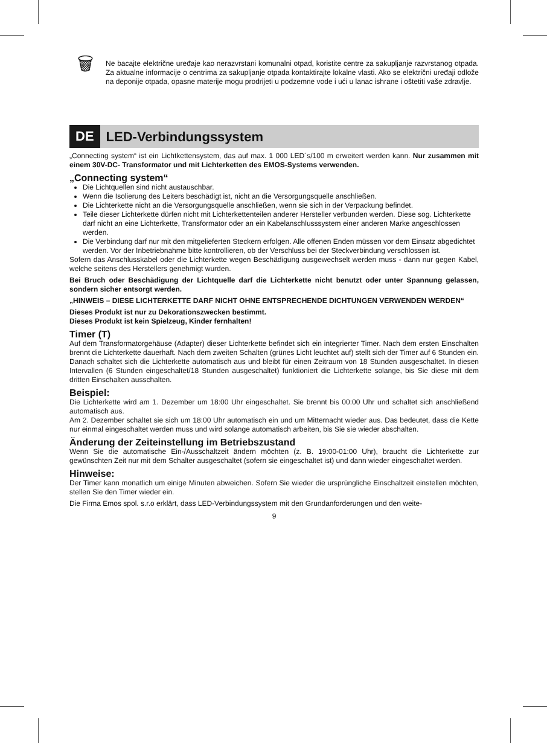🗑
Ne bacajte električne uređaje kao nerazvrstani komunalni otpad, koristite centre za sakupljanje razvrstanog otpada. Za aktualne informacije o centrima za sakupljanje otpada kontaktirajte lokalne vlasti. Ako se električni uređaji odlože na deponije otpada, opasne materije mogu prodrijeti u podzemne vode i ući u lanac ishrane i oštetiti vaše zdravlje.
DE
LED-Verbindungssystem
„Connecting system“ ist ein Lichtkettensystem, das auf max. 1 000 LED´s/100 m erweitert werden kann. Nur zusammen mit einem 30V-DC- Transformator und mit Lichterketten des EMOS-Systems verwenden.
„Connecting system“
Die Lichtquellen sind nicht austauschbar.
Wenn die Isolierung des Leiters beschädigt ist, nicht an die Versorgungsquelle anschließen.
Die Lichterkette nicht an die Versorgungsquelle anschließen, wenn sie sich in der Verpackung befindet.
Teile dieser Lichterkette dürfen nicht mit Lichterkettenteilen anderer Hersteller verbunden werden. Diese sog. Lichterkette darf nicht an eine Lichterkette, Transformator oder an ein Kabelanschlusssystem einer anderen Marke angeschlossen werden.
Die Verbindung darf nur mit den mitgelieferten Steckern erfolgen. Alle offenen Enden müssen vor dem Einsatz abgedichtet werden. Vor der Inbetriebnahme bitte kontrollieren, ob der Verschluss bei der Steckverbindung verschlossen ist.
Sofern das Anschlusskabel oder die Lichterkette wegen Beschädigung ausgewechselt werden muss - dann nur gegen Kabel, welche seitens des Herstellers genehmigt wurden.
Bei Bruch oder Beschädigung der Lichtquelle darf die Lichterkette nicht benutzt oder unter Spannung gelassen, sondern sicher entsorgt werden.
„HINWEIS – DIESE LICHTERKETTE DARF NICHT OHNE ENTSPRECHENDE DICHTUNGEN VERWENDEN WERDEN“
Dieses Produkt ist nur zu Dekorationszwecken bestimmt.
Dieses Produkt ist kein Spielzeug, Kinder fernhalten!
Timer (T)
Auf dem Transformatorgehäuse (Adapter) dieser Lichterkette befindet sich ein integrierter Timer. Nach dem ersten Einschalten brennt die Lichterkette dauerhaft. Nach dem zweiten Schalten (grünes Licht leuchtet auf) stellt sich der Timer auf 6 Stunden ein. Danach schaltet sich die Lichterkette automatisch aus und bleibt für einen Zeitraum von 18 Stunden ausgeschaltet. In diesen Intervallen (6 Stunden eingeschaltet/18 Stunden ausgeschaltet) funktioniert die Lichterkette solange, bis Sie diese mit dem dritten Einschalten ausschalten.
Beispiel:
Die Lichterkette wird am 1. Dezember um 18:00 Uhr eingeschaltet. Sie brennt bis 00:00 Uhr und schaltet sich anschließend automatisch aus.
Am 2. Dezember schaltet sie sich um 18:00 Uhr automatisch ein und um Mitternacht wieder aus. Das bedeutet, dass die Kette nur einmal eingeschaltet werden muss und wird solange automatisch arbeiten, bis Sie sie wieder abschalten.
Änderung der Zeiteinstellung im Betriebszustand
Wenn Sie die automatische Ein-/Ausschaltzeit ändern möchten (z. B. 19:00-01:00 Uhr), braucht die Lichterkette zur gewünschten Zeit nur mit dem Schalter ausgeschaltet (sofern sie eingeschaltet ist) und dann wieder eingeschaltet werden.
Hinweise:
Der Timer kann monatlich um einige Minuten abweichen. Sofern Sie wieder die ursprüngliche Einschaltzeit einstellen möchten, stellen Sie den Timer wieder ein.
Die Firma Emos spol. s.r.o erklärt, dass LED-Verbindungssystem mit den Grundanforderungen und den weite-
9